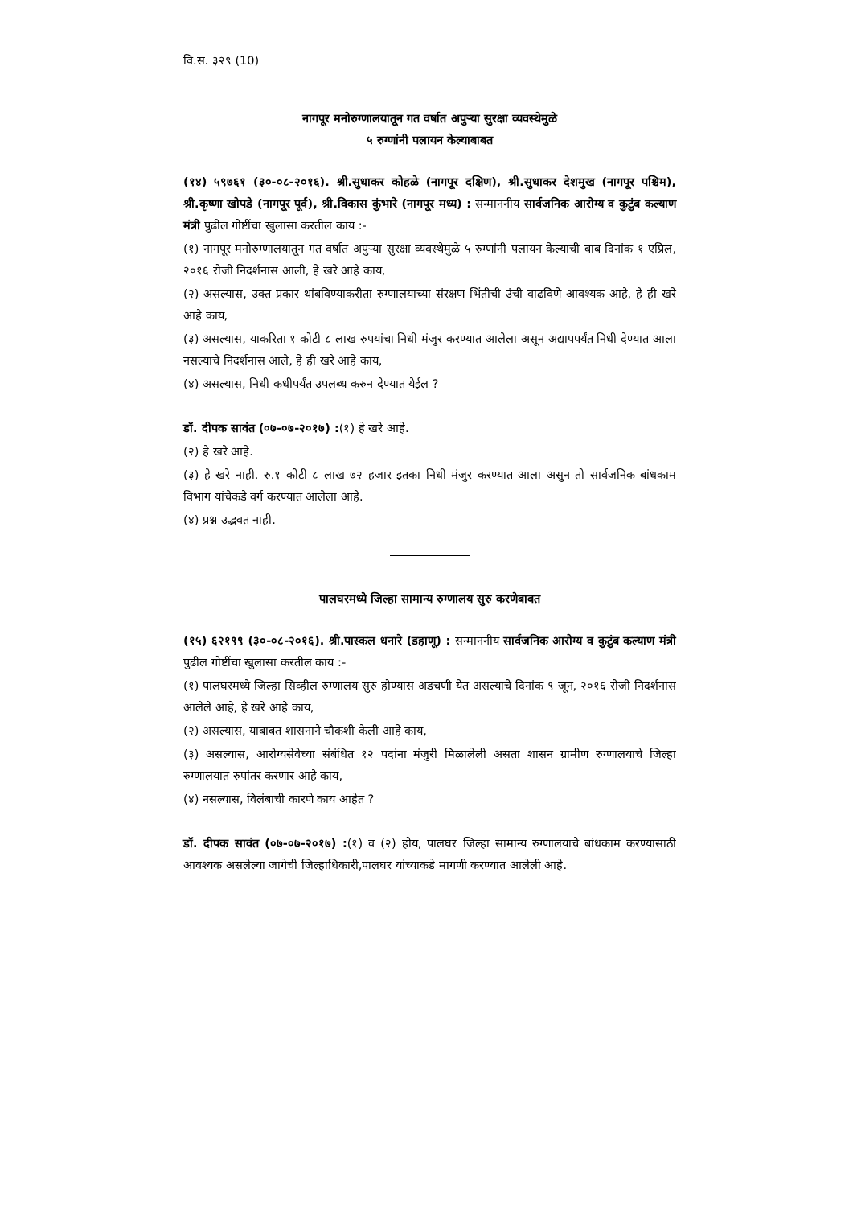वि.स. ३२९ (10)
नागपूर मनोरुग्णालयातून गत वर्षात अपुऱ्या सुरक्षा व्यवस्थेमुळे
५ रुग्णांनी पलायन केल्याबाबत
(१४) ५९७६१ (३०-०८-२०१६). श्री.सुधाकर कोहळे (नागपूर दक्षिण), श्री.सुधाकर देशमुख (नागपूर पश्चिम), श्री.कृष्णा खोपडे (नागपूर पूर्व), श्री.विकास कुंभारे (नागपूर मध्य) : सन्माननीय सार्वजनिक आरोग्य व कुटुंब कल्याण मंत्री पुढील गोष्टींचा खुलासा करतील काय :-
(१) नागपूर मनोरुग्णालयातून गत वर्षात अपुऱ्या सुरक्षा व्यवस्थेमुळे ५ रुग्णांनी पलायन केल्याची बाब दिनांक १ एप्रिल, २०१६ रोजी निदर्शनास आली, हे खरे आहे काय,
(२) असल्यास, उक्त प्रकार थांबविण्याकरीता रुग्णालयाच्या संरक्षण भिंतीची उंची वाढविणे आवश्यक आहे, हे ही खरे आहे काय,
(३) असल्यास, याकरिता १ कोटी ८ लाख रुपयांचा निधी मंजुर करण्यात आलेला असून अद्यापपर्यंत निधी देण्यात आला नसल्याचे निदर्शनास आले, हे ही खरे आहे काय,
(४) असल्यास, निधी कधीपर्यंत उपलब्ध करुन देण्यात येईल ?
डॉ. दीपक सावंत (०७-०७-२०१७) :(१) हे खरे आहे.
(२) हे खरे आहे.
(३) हे खरे नाही. रु.१ कोटी ८ लाख ७२ हजार इतका निधी मंजुर करण्यात आला असुन तो सार्वजनिक बांधकाम विभाग यांचेकडे वर्ग करण्यात आलेला आहे.
(४) प्रश्न उद्भवत नाही.
पालघरमध्ये जिल्हा सामान्य रुग्णालय सुरु करणेबाबत
(१५) ६२१९९ (३०-०८-२०१६). श्री.पास्कल धनारे (डहाणू) : सन्माननीय सार्वजनिक आरोग्य व कुटुंब कल्याण मंत्री पुढील गोष्टींचा खुलासा करतील काय :-
(१) पालघरमध्ये जिल्हा सिव्हील रुग्णालय सुरु होण्यास अडचणी येत असल्याचे दिनांक ९ जून, २०१६ रोजी निदर्शनास आलेले आहे, हे खरे आहे काय,
(२) असल्यास, याबाबत शासनाने चौकशी केली आहे काय,
(३) असल्यास, आरोग्यसेवेच्या संबंधित १२ पदांना मंजुरी मिळालेली असता शासन ग्रामीण रुग्णालयाचे जिल्हा रुग्णालयात रुपांतर करणार आहे काय,
(४) नसल्यास, विलंबाची कारणे काय आहेत ?
डॉ. दीपक सावंत (०७-०७-२०१७) :(१) व (२) होय, पालघर जिल्हा सामान्य रुग्णालयाचे बांधकाम करण्यासाठी आवश्यक असलेल्या जागेची जिल्हाधिकारी,पालघर यांच्याकडे मागणी करण्यात आलेली आहे.